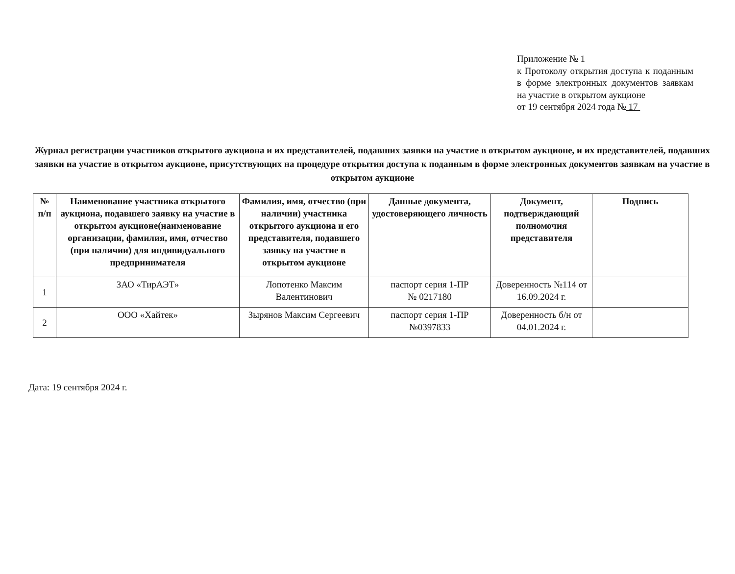Приложение № 1
к Протоколу открытия доступа к поданным в форме электронных документов заявкам на участие в открытом аукционе
от 19 сентября 2024 года № 17
Журнал регистрации участников открытого аукциона и их представителей, подавших заявки на участие в открытом аукционе, и их представителей, подавших заявки на участие в открытом аукционе, присутствующих на процедуре открытия доступа к поданным в форме электронных документов заявкам на участие в открытом аукционе
| № п/п | Наименование участника открытого аукциона, подавшего заявку на участие в открытом аукционе(наименование организации, фамилия, имя, отчество (при наличии) для индивидуального предпринимателя | Фамилия, имя, отчество (при наличии) участника открытого аукциона и его представителя, подавшего заявку на участие в открытом аукционе | Данные документа, удостоверяющего личность | Документ, подтверждающий полномочия представителя | Подпись |
| --- | --- | --- | --- | --- | --- |
| 1 | ЗАО «ТирАЭТ» | Лопотенко Максим Валентинович | паспорт серия 1-ПР № 0217180 | Доверенность №114 от 16.09.2024 г. | |
| 2 | ООО «Хайтек» | Зырянов Максим Сергеевич | паспорт серия 1-ПР №0397833 | Доверенность б/н от 04.01.2024 г. | |
Дата: 19 сентября 2024 г.